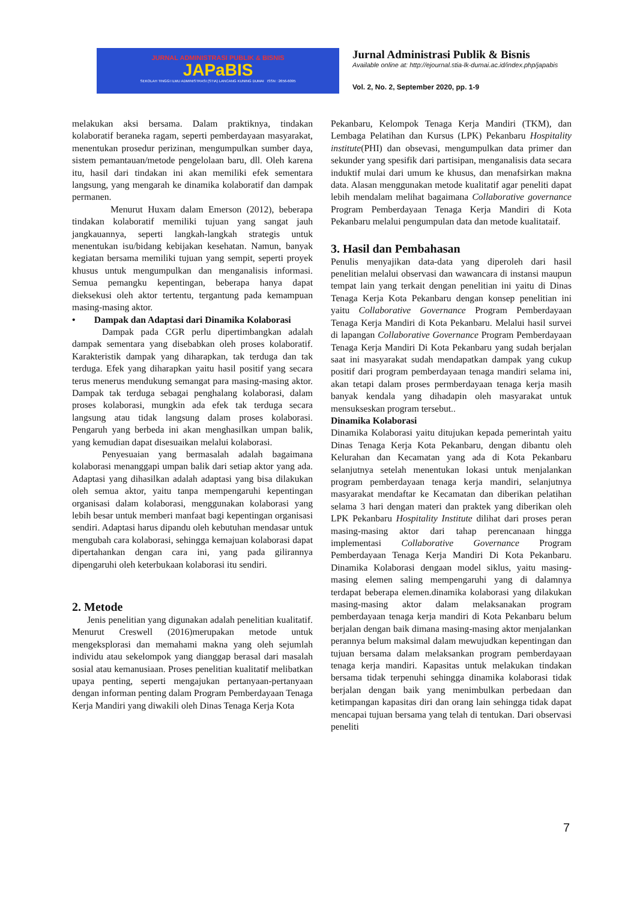JURNAL ADMINISTRASI PUBLIK & BISNIS
JAPaBIS
SEKOLAH TINGGI ILMU ADMINISTRASI (STIA) LANCANG KUNING DUMAI ISSN : 2656-6095
Jurnal Administrasi Publik & Bisnis
Available online at: http://ejournal.stia-lk-dumai.ac.id/index.php/japabis
Vol. 2, No. 2, September 2020, pp. 1-9
melakukan aksi bersama. Dalam praktiknya, tindakan kolaboratif beraneka ragam, seperti pemberdayaan masyarakat, menentukan prosedur perizinan, mengumpulkan sumber daya, sistem pemantauan/metode pengelolaan baru, dll. Oleh karena itu, hasil dari tindakan ini akan memiliki efek sementara langsung, yang mengarah ke dinamika kolaboratif dan dampak permanen.
Menurut Huxam dalam Emerson (2012), beberapa tindakan kolaboratif memiliki tujuan yang sangat jauh jangkauannya, seperti langkah-langkah strategis untuk menentukan isu/bidang kebijakan kesehatan. Namun, banyak kegiatan bersama memiliki tujuan yang sempit, seperti proyek khusus untuk mengumpulkan dan menganalisis informasi. Semua pemangku kepentingan, beberapa hanya dapat dieksekusi oleh aktor tertentu, tergantung pada kemampuan masing-masing aktor.
• Dampak dan Adaptasi dari Dinamika Kolaborasi
Dampak pada CGR perlu dipertimbangkan adalah dampak sementara yang disebabkan oleh proses kolaboratif. Karakteristik dampak yang diharapkan, tak terduga dan tak terduga. Efek yang diharapkan yaitu hasil positif yang secara terus menerus mendukung semangat para masing-masing aktor. Dampak tak terduga sebagai penghalang kolaborasi, dalam proses kolaborasi, mungkin ada efek tak terduga secara langsung atau tidak langsung dalam proses kolaborasi. Pengaruh yang berbeda ini akan menghasilkan umpan balik, yang kemudian dapat disesuaikan melalui kolaborasi.
Penyesuaian yang bermasalah adalah bagaimana kolaborasi menanggapi umpan balik dari setiap aktor yang ada. Adaptasi yang dihasilkan adalah adaptasi yang bisa dilakukan oleh semua aktor, yaitu tanpa mempengaruhi kepentingan organisasi dalam kolaborasi, menggunakan kolaborasi yang lebih besar untuk memberi manfaat bagi kepentingan organisasi sendiri. Adaptasi harus dipandu oleh kebutuhan mendasar untuk mengubah cara kolaborasi, sehingga kemajuan kolaborasi dapat dipertahankan dengan cara ini, yang pada gilirannya dipengaruhi oleh keterbukaan kolaborasi itu sendiri.
2. Metode
Jenis penelitian yang digunakan adalah penelitian kualitatif. Menurut Creswell (2016)merupakan metode untuk mengeksplorasi dan memahami makna yang oleh sejumlah individu atau sekelompok yang dianggap berasal dari masalah sosial atau kemanusiaan. Proses penelitian kualitatif melibatkan upaya penting, seperti mengajukan pertanyaan-pertanyaan dengan informan penting dalam Program Pemberdayaan Tenaga Kerja Mandiri yang diwakili oleh Dinas Tenaga Kerja Kota
Pekanbaru, Kelompok Tenaga Kerja Mandiri (TKM), dan Lembaga Pelatihan dan Kursus (LPK) Pekanbaru Hospitality institute(PHI) dan obsevasi, mengumpulkan data primer dan sekunder yang spesifik dari partisipan, menganalisis data secara induktif mulai dari umum ke khusus, dan menafsirkan makna data. Alasan menggunakan metode kualitatif agar peneliti dapat lebih mendalam melihat bagaimana Collaborative governance Program Pemberdayaan Tenaga Kerja Mandiri di Kota Pekanbaru melalui pengumpulan data dan metode kualitataif.
3. Hasil dan Pembahasan
Penulis menyajikan data-data yang diperoleh dari hasil penelitian melalui observasi dan wawancara di instansi maupun tempat lain yang terkait dengan penelitian ini yaitu di Dinas Tenaga Kerja Kota Pekanbaru dengan konsep penelitian ini yaitu Collaborative Governance Program Pemberdayaan Tenaga Kerja Mandiri di Kota Pekanbaru. Melalui hasil survei di lapangan Collaborative Governance Program Pemberdayaan Tenaga Kerja Mandiri Di Kota Pekanbaru yang sudah berjalan saat ini masyarakat sudah mendapatkan dampak yang cukup positif dari program pemberdayaan tenaga mandiri selama ini, akan tetapi dalam proses permberdayaan tenaga kerja masih banyak kendala yang dihadapin oleh masyarakat untuk mensukseskan program tersebut..
Dinamika Kolaborasi
Dinamika Kolaborasi yaitu ditujukan kepada pemerintah yaitu Dinas Tenaga Kerja Kota Pekanbaru, dengan dibantu oleh Kelurahan dan Kecamatan yang ada di Kota Pekanbaru selanjutnya setelah menentukan lokasi untuk menjalankan program pemberdayaan tenaga kerja mandiri, selanjutnya masyarakat mendaftar ke Kecamatan dan diberikan pelatihan selama 3 hari dengan materi dan praktek yang diberikan oleh LPK Pekanbaru Hospitality Institute dilihat dari proses peran masing-masing aktor dari tahap perencanaan hingga implementasi Collaborative Governance Program Pemberdayaan Tenaga Kerja Mandiri Di Kota Pekanbaru. Dinamika Kolaborasi dengaan model siklus, yaitu masing-masing elemen saling mempengaruhi yang di dalamnya terdapat beberapa elemen.dinamika kolaborasi yang dilakukan masing-masing aktor dalam melaksanakan program pemberdayaan tenaga kerja mandiri di Kota Pekanbaru belum berjalan dengan baik dimana masing-masing aktor menjalankan perannya belum maksimal dalam mewujudkan kepentingan dan tujuan bersama dalam melaksankan program pemberdayaan tenaga kerja mandiri. Kapasitas untuk melakukan tindakan bersama tidak terpenuhi sehingga dinamika kolaborasi tidak berjalan dengan baik yang menimbulkan perbedaan dan ketimpangan kapasitas diri dan orang lain sehingga tidak dapat mencapai tujuan bersama yang telah di tentukan. Dari observasi peneliti
7